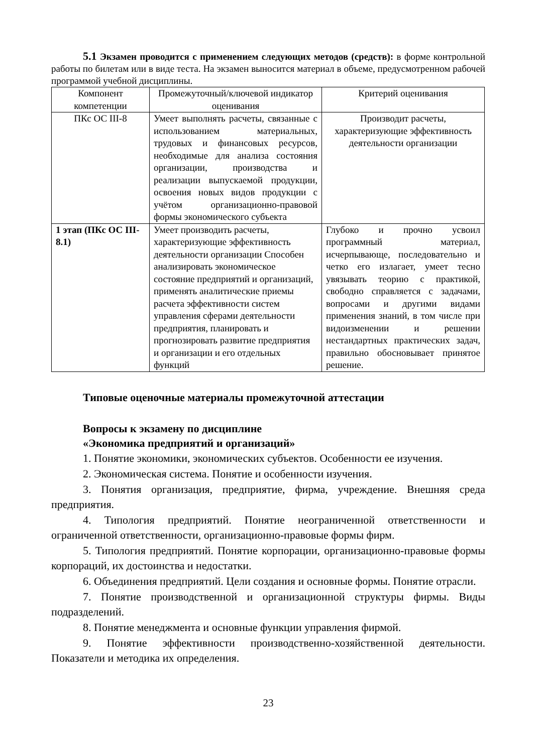5.1 Экзамен проводится с применением следующих методов (средств): в форме контрольной работы по билетам или в виде теста. На экзамен выносится материал в объеме, предусмотренном рабочей программой учебной дисциплины.
| Компонент компетенции | Промежуточный/ключевой индикатор оценивания | Критерий оценивания |
| ПКс ОС III-8 | Умеет выполнять расчеты, связанные с использованием материальных, трудовых и финансовых ресурсов, необходимые для анализа состояния организации, производства и реализации выпускаемой продукции, освоения новых видов продукции с учётом организационно-правовой формы экономического субъекта | Производит расчеты, характеризующие эффективность деятельности организации |
| 1 этап (ПКс ОС III-8.1) | Умеет производить расчеты, характеризующие эффективность деятельности организации Способен анализировать экономическое состояние предприятий и организаций, применять аналитические приемы расчета эффективности систем управления сферами деятельности предприятия, планировать и прогнозировать развитие предприятия и организации и его отдельных функций | Глубоко и прочно усвоил программный материал, исчерпывающе, последовательно и четко его излагает, умеет тесно увязывать теорию с практикой, свободно справляется с задачами, вопросами и другими видами применения знаний, в том числе при видоизменении и решении нестандартных практических задач, правильно обосновывает принятое решение. |
Типовые оценочные материалы промежуточной аттестации
Вопросы к экзамену по дисциплине
«Экономика предприятий и организаций»
1. Понятие экономики, экономических субъектов. Особенности ее изучения.
2. Экономическая система. Понятие и особенности изучения.
3. Понятия организация, предприятие, фирма, учреждение. Внешняя среда предприятия.
4. Типология предприятий. Понятие неограниченной ответственности и ограниченной ответственности, организационно-правовые формы фирм.
5. Типология предприятий. Понятие корпорации, организационно-правовые формы корпораций, их достоинства и недостатки.
6. Объединения предприятий. Цели создания и основные формы. Понятие отрасли.
7. Понятие производственной и организационной структуры фирмы. Виды подразделений.
8. Понятие менеджмента и основные функции управления фирмой.
9. Понятие эффективности производственно-хозяйственной деятельности. Показатели и методика их определения.
23